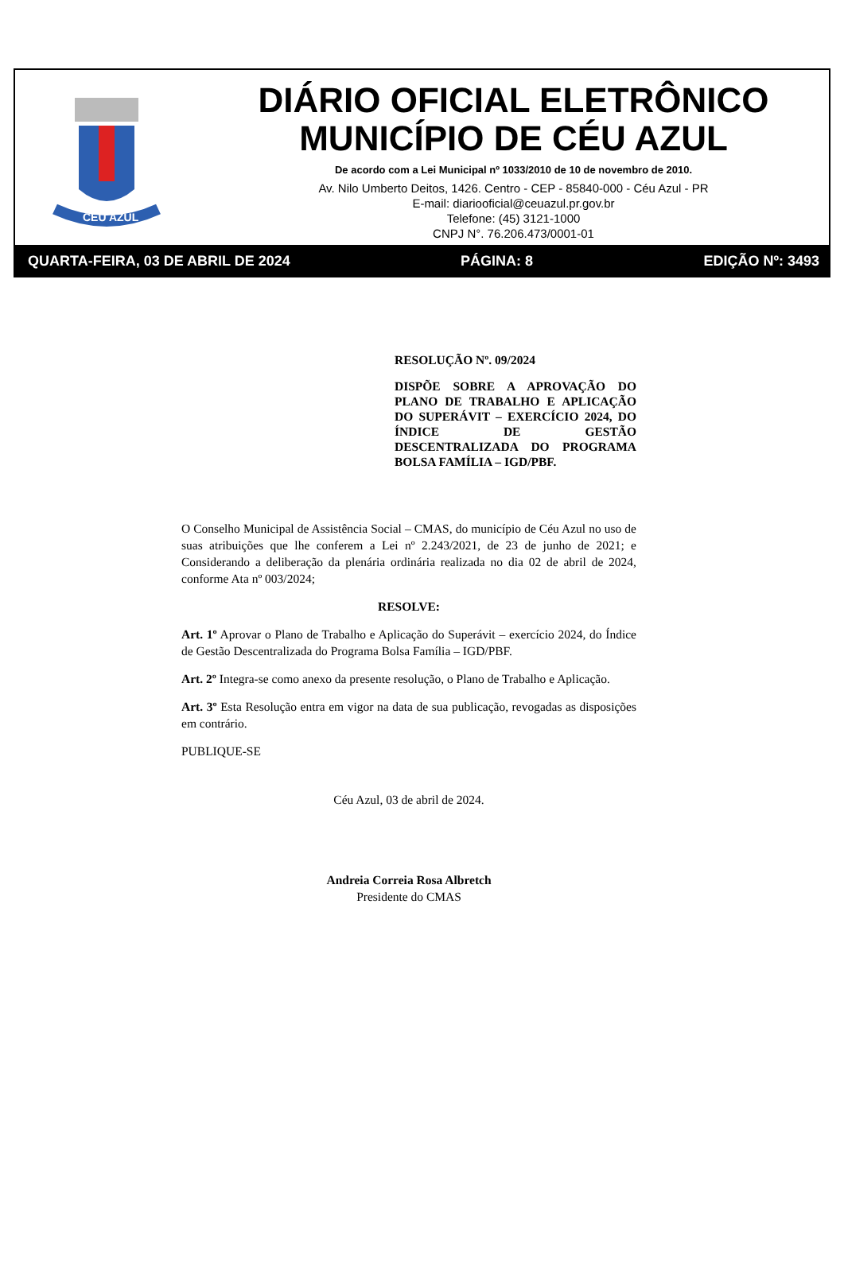CÉU AZUL
DIÁRIO OFICIAL ELETRÔNICO
MUNICÍPIO DE CÉU AZUL
De acordo com a Lei Municipal nº 1033/2010 de 10 de novembro de 2010.
Av. Nilo Umberto Deitos, 1426. Centro - CEP - 85840-000 - Céu Azul - PR
E-mail: diariooficial@ceuazul.pr.gov.br
Telefone: (45) 3121-1000
CNPJ N°. 76.206.473/0001-01
QUARTA-FEIRA, 03 DE ABRIL DE 2024 PÁGINA: 8 EDIÇÃO Nº: 3493
RESOLUÇÃO Nº. 09/2024
DISPÕE SOBRE A APROVAÇÃO DO PLANO DE TRABALHO E APLICAÇÃO DO SUPERÁVIT – EXERCÍCIO 2024, DO ÍNDICE DE GESTÃO DESCENTRALIZADA DO PROGRAMA BOLSA FAMÍLIA – IGD/PBF.
O Conselho Municipal de Assistência Social – CMAS, do município de Céu Azul no uso de suas atribuições que lhe conferem a Lei nº 2.243/2021, de 23 de junho de 2021; e Considerando a deliberação da plenária ordinária realizada no dia 02 de abril de 2024, conforme Ata nº 003/2024;
RESOLVE:
Art. 1º Aprovar o Plano de Trabalho e Aplicação do Superávit – exercício 2024, do Índice de Gestão Descentralizada do Programa Bolsa Família – IGD/PBF.
Art. 2º Integra-se como anexo da presente resolução, o Plano de Trabalho e Aplicação.
Art. 3º Esta Resolução entra em vigor na data de sua publicação, revogadas as disposições em contrário.
PUBLIQUE-SE
Céu Azul, 03 de abril de 2024.
Andreia Correia Rosa Albretch
Presidente do CMAS